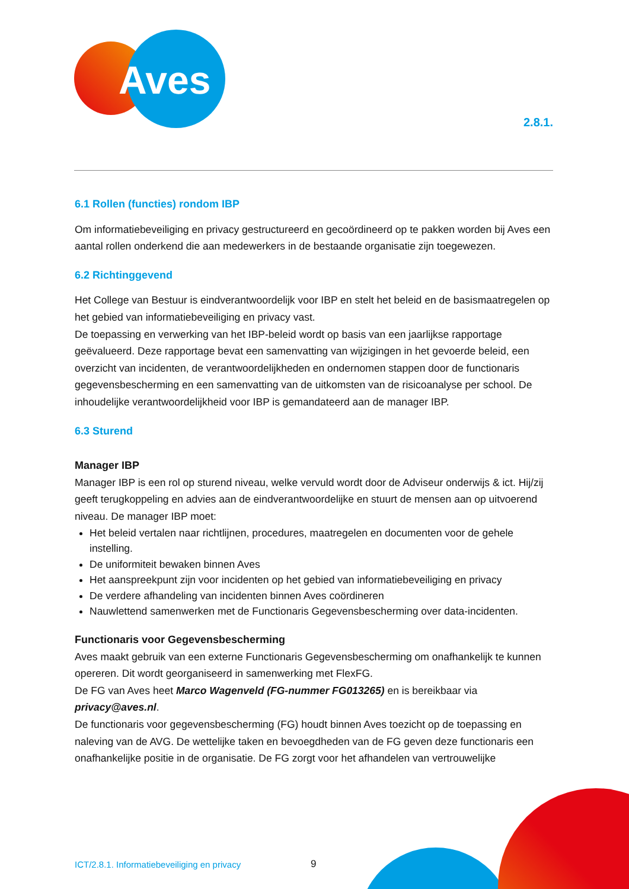Aves
2.8.1.
6.1 Rollen (functies) rondom IBP
Om informatiebeveiliging en privacy gestructureerd en gecoördineerd op te pakken worden bij Aves een aantal rollen onderkend die aan medewerkers in de bestaande organisatie zijn toegewezen.
6.2 Richtinggevend
Het College van Bestuur is eindverantwoordelijk voor IBP en stelt het beleid en de basismaatregelen op het gebied van informatiebeveiliging en privacy vast.
De toepassing en verwerking van het IBP-beleid wordt op basis van een jaarlijkse rapportage geëvalueerd. Deze rapportage bevat een samenvatting van wijzigingen in het gevoerde beleid, een overzicht van incidenten, de verantwoordelijkheden en ondernomen stappen door de functionaris gegevensbescherming en een samenvatting van de uitkomsten van de risicoanalyse per school. De inhoudelijke verantwoordelijkheid voor IBP is gemandateerd aan de manager IBP.
6.3 Sturend
Manager IBP
Manager IBP is een rol op sturend niveau, welke vervuld wordt door de Adviseur onderwijs & ict. Hij/zij geeft terugkoppeling en advies aan de eindverantwoordelijke en stuurt de mensen aan op uitvoerend niveau. De manager IBP moet:
Het beleid vertalen naar richtlijnen, procedures, maatregelen en documenten voor de gehele instelling.
De uniformiteit bewaken binnen Aves
Het aanspreekpunt zijn voor incidenten op het gebied van informatiebeveiliging en privacy
De verdere afhandeling van incidenten binnen Aves coördineren
Nauwlettend samenwerken met de Functionaris Gegevensbescherming over data-incidenten.
Functionaris voor Gegevensbescherming
Aves maakt gebruik van een externe Functionaris Gegevensbescherming om onafhankelijk te kunnen opereren. Dit wordt georganiseerd in samenwerking met FlexFG.
De FG van Aves heet Marco Wagenveld (FG-nummer FG013265) en is bereikbaar via privacy@aves.nl.
De functionaris voor gegevensbescherming (FG) houdt binnen Aves toezicht op de toepassing en naleving van de AVG. De wettelijke taken en bevoegdheden van de FG geven deze functionaris een onafhankelijke positie in de organisatie. De FG zorgt voor het afhandelen van vertrouwelijke
ICT/2.8.1. Informatiebeveiliging en privacy
9